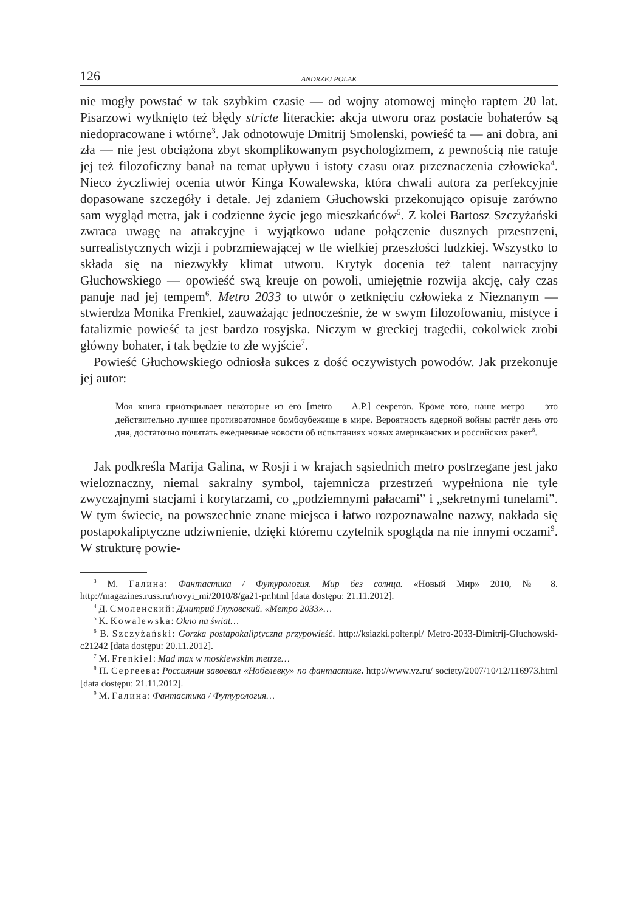126 ANDRZEJ POLAK
nie mogły powstać w tak szybkim czasie — od wojny atomowej minęło raptem 20 lat. Pisarzowi wytknięto też błędy stricte literackie: akcja utworu oraz postacie bohaterów są niedopracowane i wtórne<sup>3</sup>. Jak odnotowuje Dmitrij Smolenski, powieść ta — ani dobra, ani zła — nie jest obciążona zbyt skomplikowanym psychologizmem, z pewnością nie ratuje jej też filozoficzny banał na temat upływu i istoty czasu oraz przeznaczenia człowieka<sup>4</sup>. Nieco życzliwiej ocenia utwór Kinga Kowalewska, która chwali autora za perfekcyjnie dopasowane szczegóły i detale. Jej zdaniem Głuchowski przekonująco opisuje zarówno sam wygląd metra, jak i codzienne życie jego mieszkańców<sup>5</sup>. Z kolei Bartosz Szczyżański zwraca uwagę na atrakcyjne i wyjątkowo udane połączenie dusznych przestrzeni, surrealistycznych wizji i pobrzmiewającej w tle wielkiej przeszłości ludzkiej. Wszystko to składa się na niezwykły klimat utworu. Krytyk docenia też talent narracyjny Głuchowskiego — opowieść swą kreuje on powoli, umiejętnie rozwija akcję, cały czas panuje nad jej tempem<sup>6</sup>. Metro 2033 to utwór o zetknięciu człowieka z Nieznanym — stwierdza Monika Frenkiel, zauważając jednocześnie, że w swym filozofowaniu, mistyce i fatalizmie powieść ta jest bardzo rosyjska. Niczym w greckiej tragedii, cokolwiek zrobi główny bohater, i tak będzie to złe wyjście<sup>7</sup>.
Powieść Głuchowskiego odniosła sukces z dość oczywistych powodów. Jak przekonuje jej autor:
Моя книга приоткрывает некоторые из его [metro — A.P.] секретов. Кроме того, наше метро — это действительно лучшее противоатомное бомбоубежище в мире. Вероятность ядерной войны растёт день ото дня, достаточно почитать ежедневные новости об испытаниях новых американских и российских ракет<sup>8</sup>.
Jak podkreśla Marija Galina, w Rosji i w krajach sąsiednich metro postrzegane jest jako wieloznaczny, niemal sakralny symbol, tajemnicza przestrzeń wypełniona nie tyle zwyczajnymi stacjami i korytarzami, co „podziemnymi pałacami” i „sekretnymi tunelami”. W tym świecie, na powszechnie znane miejsca i łatwo rozpoznawalne nazwy, nakłada się postapokaliptyczne udziwnienie, dzięki któremu czytelnik spogląda na nie innymi oczami<sup>9</sup>. W strukturę powie-
<sup>3</sup> М. Галина: Фантастика / Футурология. Мир без солнца. «Новый Мир» 2010, № 8. http://magazines.russ.ru/novyi_mi/2010/8/ga21-pr.html [data dostępu: 21.11.2012].
<sup>4</sup> Д. Смоленский: Дмитрий Глуховский. «Метро 2033»…
<sup>5</sup> K. Kowalewska: Okno na świat…
<sup>6</sup> B. Szczyżański: Gorzka postapokaliptyczna przypowieść. http://ksiazki.polter.pl/ Metro-2033-Dimitrij-Gluchowski-c21242 [data dostępu: 20.11.2012].
<sup>7</sup> M. Frenkiel: Mad max w moskiewskim metrze…
<sup>8</sup> П. Сергеева: Россиянин завоевал «Нобелевку» по фантастике. http://www.vz.ru/ society/2007/10/12/116973.html [data dostępu: 21.11.2012].
<sup>9</sup> М. Галина: Фантастика / Футурология…